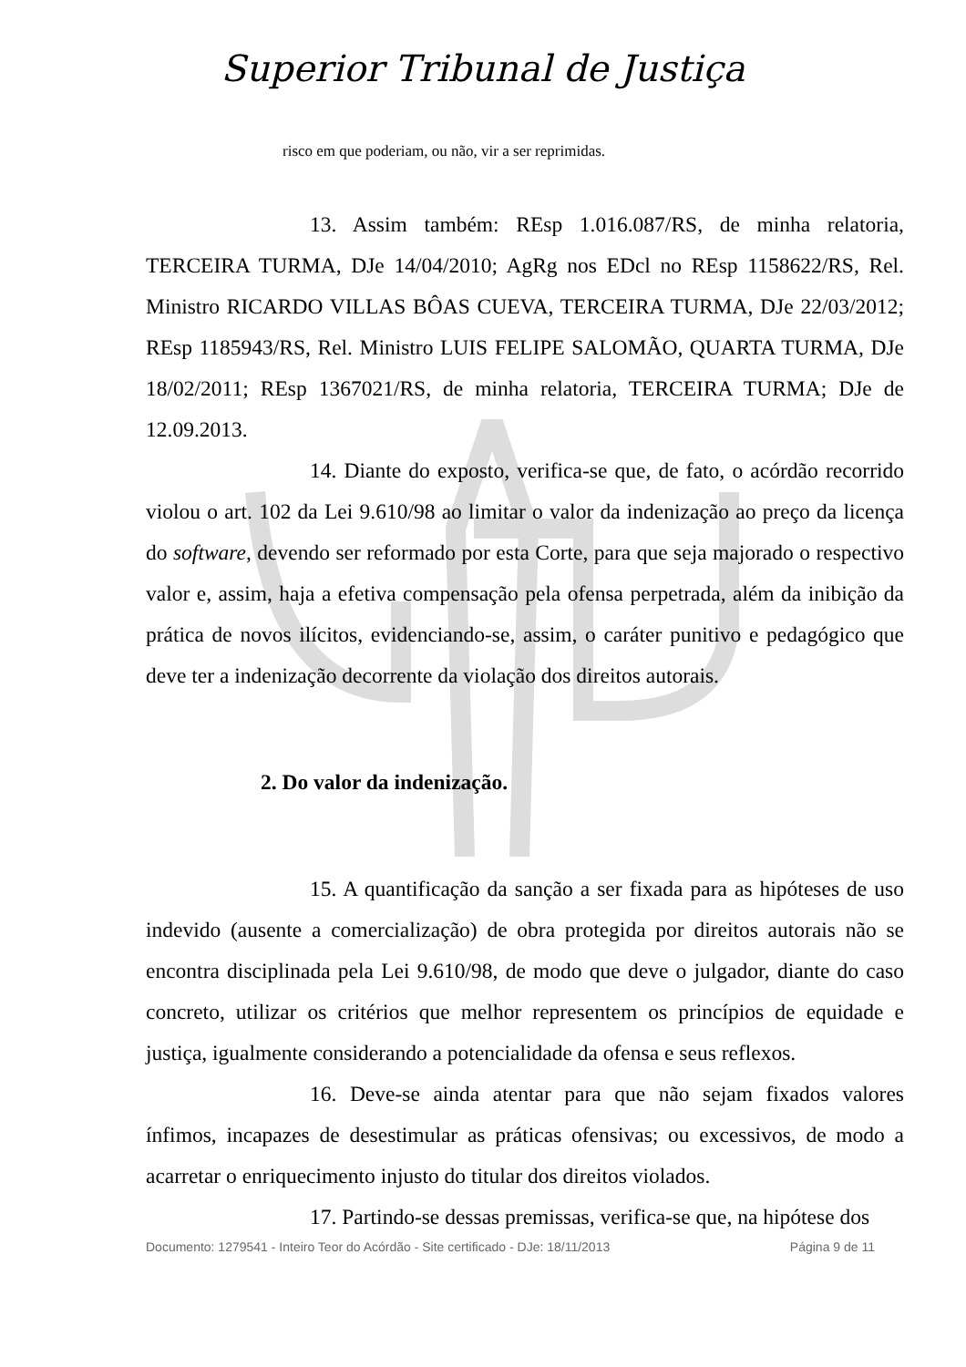Superior Tribunal de Justiça
risco em que poderiam, ou não, vir a ser reprimidas.
13. Assim também: REsp 1.016.087/RS, de minha relatoria, TERCEIRA TURMA, DJe 14/04/2010; AgRg nos EDcl no REsp 1158622/RS, Rel. Ministro RICARDO VILLAS BÔAS CUEVA, TERCEIRA TURMA, DJe 22/03/2012; REsp 1185943/RS, Rel. Ministro LUIS FELIPE SALOMÃO, QUARTA TURMA, DJe 18/02/2011; REsp 1367021/RS, de minha relatoria, TERCEIRA TURMA; DJe de 12.09.2013.
14. Diante do exposto, verifica-se que, de fato, o acórdão recorrido violou o art. 102 da Lei 9.610/98 ao limitar o valor da indenização ao preço da licença do software, devendo ser reformado por esta Corte, para que seja majorado o respectivo valor e, assim, haja a efetiva compensação pela ofensa perpetrada, além da inibição da prática de novos ilícitos, evidenciando-se, assim, o caráter punitivo e pedagógico que deve ter a indenização decorrente da violação dos direitos autorais.
2. Do valor da indenização.
15. A quantificação da sanção a ser fixada para as hipóteses de uso indevido (ausente a comercialização) de obra protegida por direitos autorais não se encontra disciplinada pela Lei 9.610/98, de modo que deve o julgador, diante do caso concreto, utilizar os critérios que melhor representem os princípios de equidade e justiça, igualmente considerando a potencialidade da ofensa e seus reflexos.
16. Deve-se ainda atentar para que não sejam fixados valores ínfimos, incapazes de desestimular as práticas ofensivas; ou excessivos, de modo a acarretar o enriquecimento injusto do titular dos direitos violados.
17. Partindo-se dessas premissas, verifica-se que, na hipótese dos
Documento: 1279541 - Inteiro Teor do Acórdão - Site certificado - DJe: 18/11/2013 Página 9 de 11